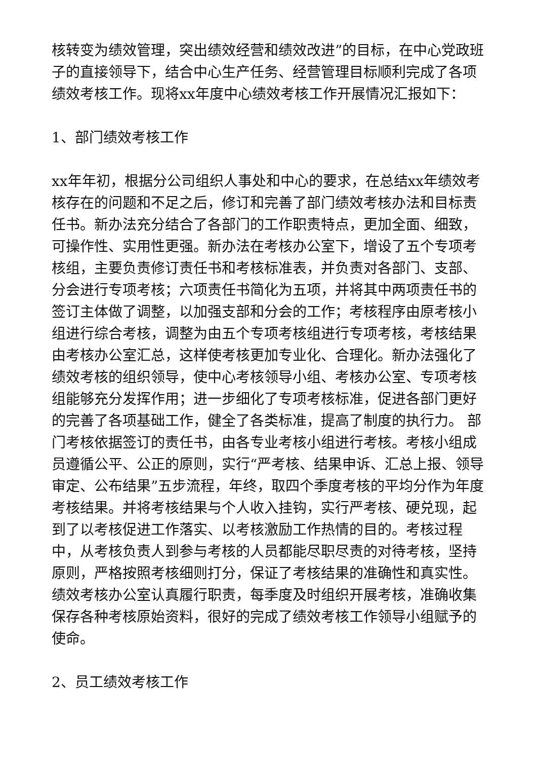核转变为绩效管理，突出绩效经营和绩效改进”的目标，在中心党政班子的直接领导下，结合中心生产任务、经营管理目标顺利完成了各项绩效考核工作。现将xx年度中心绩效考核工作开展情况汇报如下：
1、部门绩效考核工作
xx年年初，根据分公司组织人事处和中心的要求，在总结xx年绩效考核存在的问题和不足之后，修订和完善了部门绩效考核办法和目标责任书。新办法充分结合了各部门的工作职责特点，更加全面、细致，可操作性、实用性更强。新办法在考核办公室下，增设了五个专项考核组，主要负责修订责任书和考核标准表，并负责对各部门、支部、分会进行专项考核；六项责任书简化为五项，并将其中两项责任书的签订主体做了调整，以加强支部和分会的工作；考核程序由原考核小组进行综合考核，调整为由五个专项考核组进行专项考核，考核结果由考核办公室汇总，这样使考核更加专业化、合理化。新办法强化了绩效考核的组织领导，使中心考核领导小组、考核办公室、专项考核组能够充分发挥作用；进一步细化了专项考核标准，促进各部门更好的完善了各项基础工作，健全了各类标准，提高了制度的执行力。 部门考核依据签订的责任书，由各专业考核小组进行考核。考核小组成员遵循公平、公正的原则，实行“严考核、结果申诉、汇总上报、领导审定、公布结果”五步流程，年终，取四个季度考核的平均分作为年度考核结果。并将考核结果与个人收入挂钩，实行严考核、硬兑现，起到了以考核促进工作落实、以考核激励工作热情的目的。考核过程中，从考核负责人到参与考核的人员都能尽职尽责的对待考核，坚持原则，严格按照考核细则打分，保证了考核结果的准确性和真实性。绩效考核办公室认真履行职责，每季度及时组织开展考核，准确收集保存各种考核原始资料，很好的完成了绩效考核工作领导小组赋予的使命。
2、员工绩效考核工作